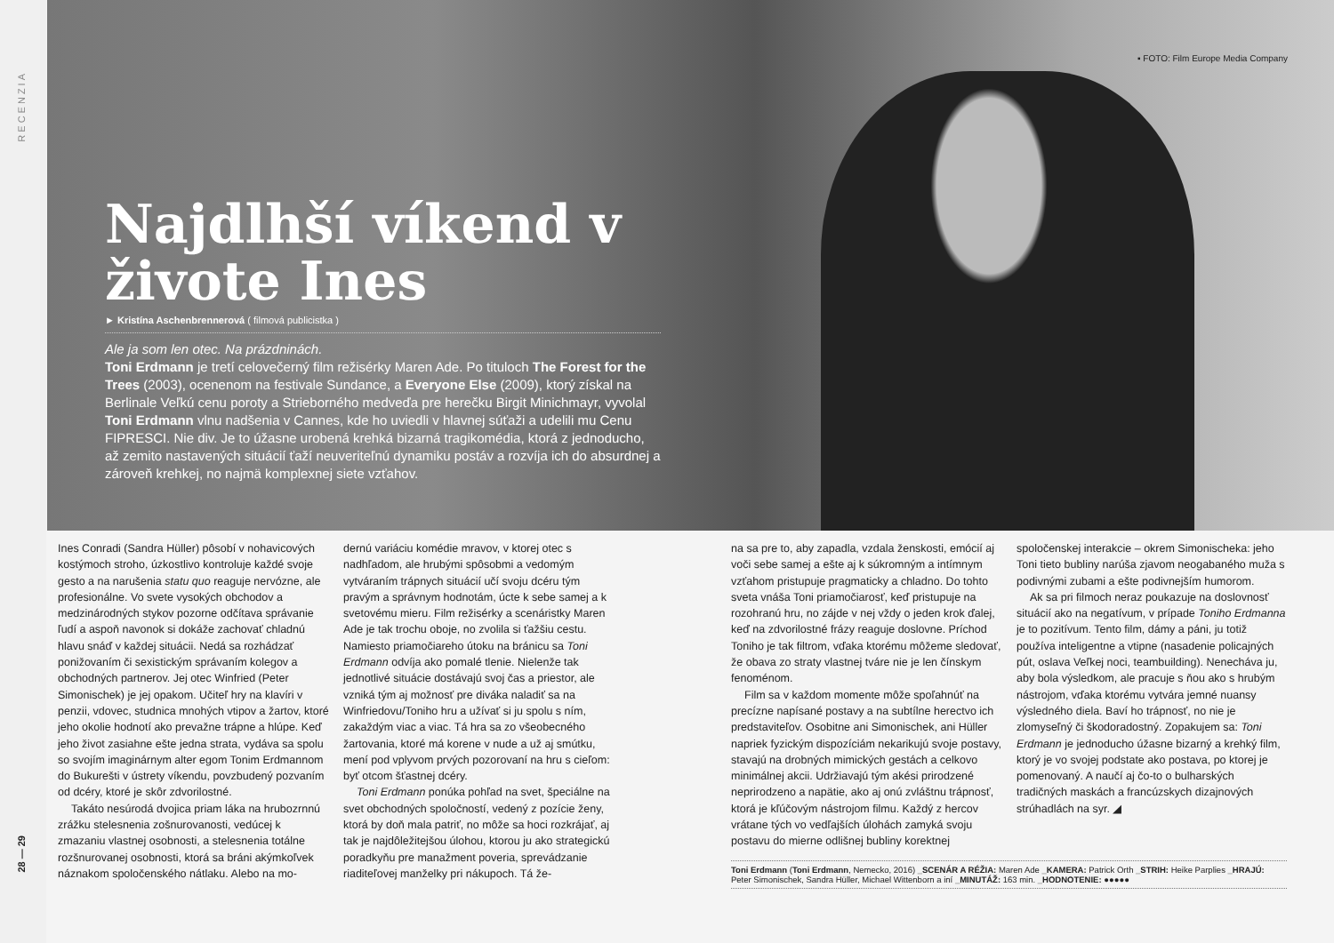RECENZIA
28 — 29
▪ FOTO: Film Europe Media Company
Najdlhší víkend v živote Ines
► Kristína Aschenbrennerová ( filmová publicistka )
Ale ja som len otec. Na prázdninách.
Toni Erdmann je tretí celovečerný film režisérky Maren Ade. Po tituloch The Forest for the Trees (2003), ocenenom na festivale Sundance, a Everyone Else (2009), ktorý získal na Berlinale Veľkú cenu poroty a Strieborného medveďa pre herečku Birgit Minichmayr, vyvolal Toni Erdmann vlnu nadšenia v Cannes, kde ho uviedli v hlavnej súťaži a udelili mu Cenu FIPRESCI. Nie div. Je to úžasne urobená krehká bizarná tragikomédia, ktorá z jednoducho, až zemito nastavených situácií ťaží neuveriteľnú dynamiku postáv a rozvíja ich do absurdnej a zároveň krehkej, no najmä komplexnej siete vzťahov.
Ines Conradi (Sandra Hüller) pôsobí v nohavicových kostýmoch stroho, úzkostlivo kontroluje každé svoje gesto a na narušenia statu quo reaguje nervózne, ale profesionálne. Vo svete vysokých obchodov a medzinárodných stykov pozorne odčítava správanie ľudí a aspoň navonok si dokáže zachovať chladnú hlavu snáď v každej situácii. Nedá sa rozhádzať ponižovaním či sexistickým správaním kolegov a obchodných partnerov. Jej otec Winfried (Peter Simonischek) je jej opakom. Učiteľ hry na klavíri v penzii, vdovec, studnica mnohých vtipov a žartov, ktoré jeho okolie hodnotí ako prevažne trápne a hlúpe. Keď jeho život zasiahne ešte jedna strata, vydáva sa spolu so svojím imaginárnym alter egom Tonim Erdmannom do Bukurešti v ústrety víkendu, povzbudený pozvaním od dcéry, ktoré je skôr zdvorilostné.
Takáto nesúrodá dvojica priam láka na hrubozrnnú zrážku stelesnenia zošnurovanosti, vedúcej k zmazaniu vlastnej osobnosti, a stelesnenia totálne rozšnurovanej osobnosti, ktorá sa bráni akýmkoľvek náznakom spoločenského nátlaku. Alebo na mo-
dernú variáciu komédie mravov, v ktorej otec s nadhľadom, ale hrubými spôsobmi a vedomým vytváraním trápnych situácií učí svoju dcéru tým pravým a správnym hodnotám, úcte k sebe samej a k svetovému mieru. Film režisérky a scenáristky Maren Ade je tak trochu oboje, no zvolila si ťažšiu cestu. Namiesto priamočiareho útoku na bránicu sa Toni Erdmann odvíja ako pomalé tlenie. Nielenže tak jednotlivé situácie dostávajú svoj čas a priestor, ale vzniká tým aj možnosť pre diváka naladiť sa na Winfriedovu/Toniho hru a užívať si ju spolu s ním, zakaždým viac a viac. Tá hra sa zo všeobecného žartovania, ktoré má korene v nude a už aj smútku, mení pod vplyvom prvých pozorovaní na hru s cieľom: byť otcom šťastnej dcéry.
Toni Erdmann ponúka pohľad na svet, špeciálne na svet obchodných spoločností, vedený z pozície ženy, ktorá by doň mala patriť, no môže sa hoci rozkrájať, aj tak je najdôležitejšou úlohou, ktorou ju ako strategickú poradkyňu pre manažment poveria, sprevádzanie riaditeľovej manželky pri nákupoch. Tá že-
na sa pre to, aby zapadla, vzdala ženskosti, emócií aj voči sebe samej a ešte aj k súkromným a intímnym vzťahom pristupuje pragmaticky a chladno. Do tohto sveta vnáša Toni priamočiarosť, keď pristupuje na rozohranú hru, no zájde v nej vždy o jeden krok ďalej, keď na zdvorilostné frázy reaguje doslovne. Príchod Toniho je tak filtrom, vďaka ktorému môžeme sledovať, že obava zo straty vlastnej tváre nie je len čínskym fenoménom.
Film sa v každom momente môže spoľahnúť na precízne napísané postavy a na subtílne herectvo ich predstaviteľov. Osobitne ani Simonischek, ani Hüller napriek fyzickým dispozíciám nekarikujú svoje postavy, stavajú na drobných mimických gestách a celkovo minimálnej akcii. Udržiavajú tým akési prirodzené neprirodzeno a napätie, ako aj onú zvláštnu trápnosť, ktorá je kľúčovým nástrojom filmu. Každý z hercov vrátane tých vo vedľajších úlohách zamyká svoju postavu do mierne odlišnej bubliny korektnej
spoločenskej interakcie – okrem Simonischeka: jeho Toni tieto bubliny narúša zjavom neogabaného muža s podivnými zubami a ešte podivnejším humorom.
Ak sa pri filmoch neraz poukazuje na doslovnosť situácií ako na negatívum, v prípade Toniho Erdmanna je to pozitívum. Tento film, dámy a páni, ju totiž používa inteligentne a vtipne (nasadenie policajných pút, oslava Veľkej noci, teambuilding). Nenecháva ju, aby bola výsledkom, ale pracuje s ňou ako s hrubým nástrojom, vďaka ktorému vytvára jemné nuansy výsledného diela. Baví ho trápnosť, no nie je zlomyseľný či škodoradostný. Zopakujem sa: Toni Erdmann je jednoducho úžasne bizarný a krehký film, ktorý je vo svojej podstate ako postava, po ktorej je pomenovaný. A naučí aj čo-to o bulharských tradičných maskách a francúzskych dizajnových strúhadlách na syr. ◢
Toni Erdmann (Toni Erdmann, Nemecko, 2016) _SCENÁR A RÉŽIA: Maren Ade _KAMERA: Patrick Orth _STRIH: Heike Parplies _HRAJÚ: Peter Simonischek, Sandra Hüller, Michael Wittenborn a iní _MINUTÁŽ: 163 min. _HODNOTENIE: ●●●●●